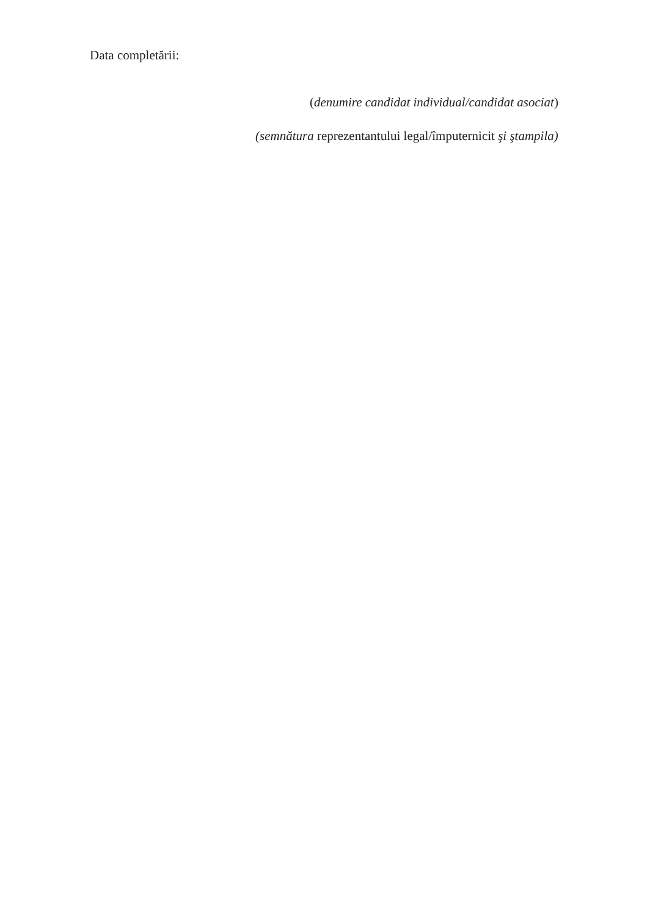Data completării:
(denumire candidat individual/candidat asociat)
(semnătura reprezentantului legal/împuternicit şi ştampila)